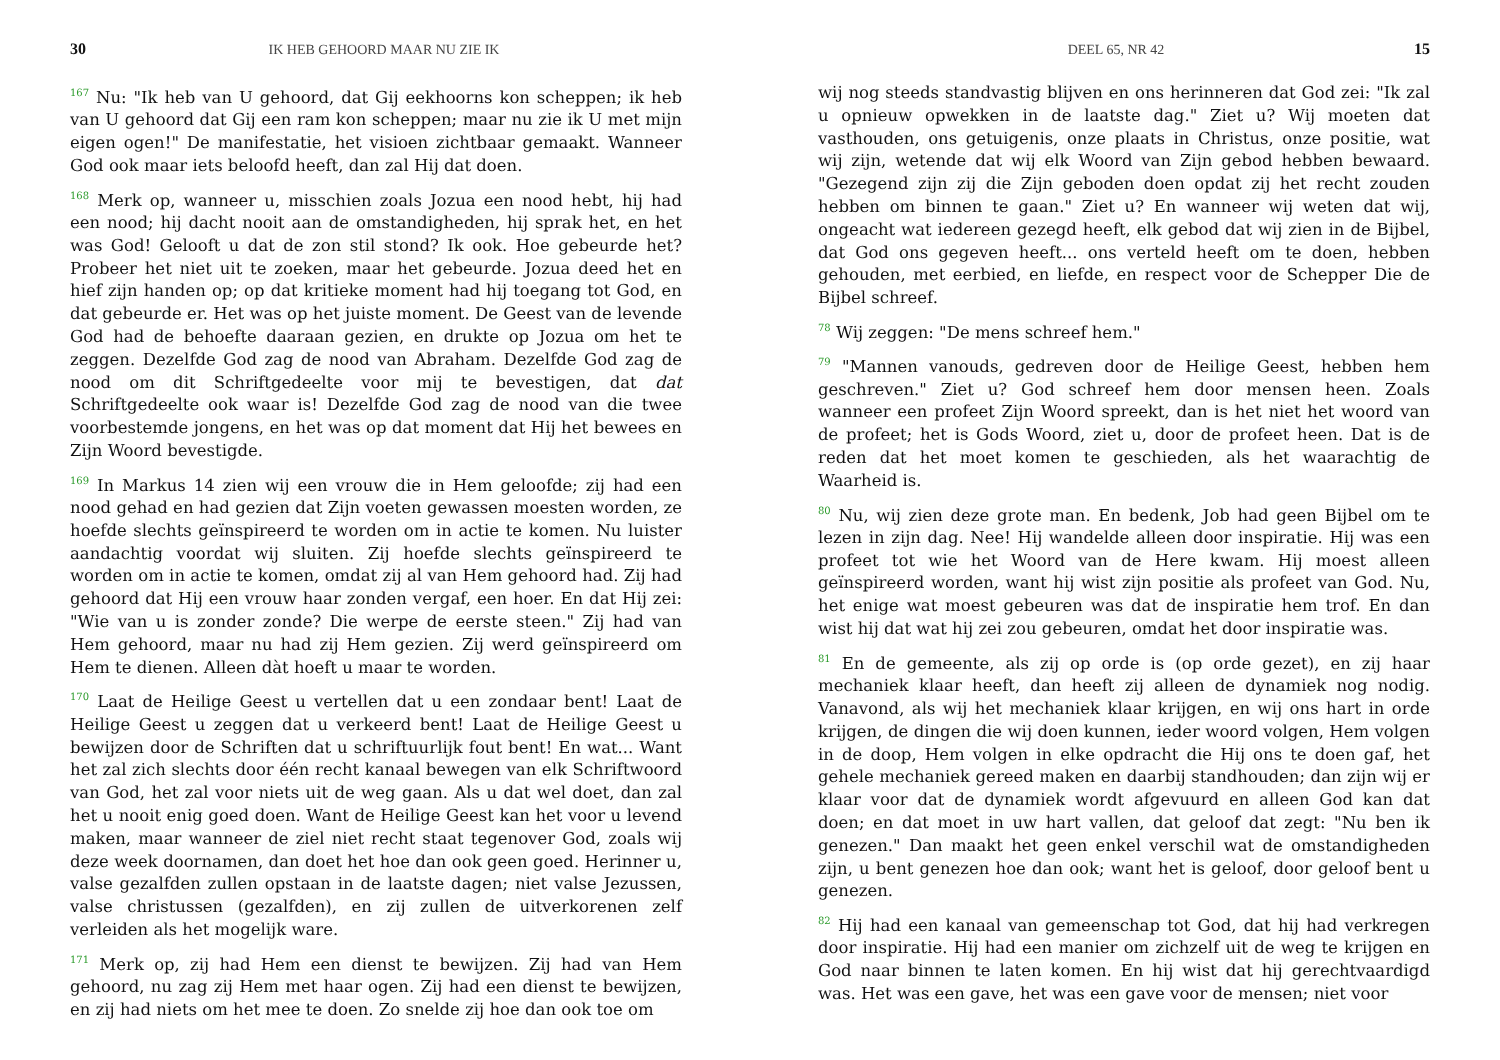30 IK HEB GEHOORD MAAR NU ZIE IK
<sup>167</sup> Nu: "Ik heb van U gehoord, dat Gij eekhoorns kon scheppen; ik heb van U gehoord dat Gij een ram kon scheppen; maar nu zie ik U met mijn eigen ogen!" De manifestatie, het visioen zichtbaar gemaakt. Wanneer God ook maar iets beloofd heeft, dan zal Hij dat doen.
<sup>168</sup> Merk op, wanneer u, misschien zoals Jozua een nood hebt, hij had een nood; hij dacht nooit aan de omstandigheden, hij sprak het, en het was God! Gelooft u dat de zon stil stond? Ik ook. Hoe gebeurde het? Probeer het niet uit te zoeken, maar het gebeurde. Jozua deed het en hief zijn handen op; op dat kritieke moment had hij toegang tot God, en dat gebeurde er. Het was op het juiste moment. De Geest van de levende God had de behoefte daaraan gezien, en drukte op Jozua om het te zeggen. Dezelfde God zag de nood van Abraham. Dezelfde God zag de nood om dit Schriftgedeelte voor mij te bevestigen, dat dat Schriftgedeelte ook waar is! Dezelfde God zag de nood van die twee voorbestemde jongens, en het was op dat moment dat Hij het bewees en Zijn Woord bevestigde.
<sup>169</sup> In Markus 14 zien wij een vrouw die in Hem geloofde; zij had een nood gehad en had gezien dat Zijn voeten gewassen moesten worden, ze hoefde slechts geïnspireerd te worden om in actie te komen. Nu luister aandachtig voordat wij sluiten. Zij hoefde slechts geïnspireerd te worden om in actie te komen, omdat zij al van Hem gehoord had. Zij had gehoord dat Hij een vrouw haar zonden vergaf, een hoer. En dat Hij zei: "Wie van u is zonder zonde? Die werpe de eerste steen." Zij had van Hem gehoord, maar nu had zij Hem gezien. Zij werd geïnspireerd om Hem te dienen. Alleen dàt hoeft u maar te worden.
<sup>170</sup> Laat de Heilige Geest u vertellen dat u een zondaar bent! Laat de Heilige Geest u zeggen dat u verkeerd bent! Laat de Heilige Geest u bewijzen door de Schriften dat u schriftuurlijk fout bent! En wat... Want het zal zich slechts door één recht kanaal bewegen van elk Schriftwoord van God, het zal voor niets uit de weg gaan. Als u dat wel doet, dan zal het u nooit enig goed doen. Want de Heilige Geest kan het voor u levend maken, maar wanneer de ziel niet recht staat tegenover God, zoals wij deze week doornamen, dan doet het hoe dan ook geen goed. Herinner u, valse gezalfden zullen opstaan in de laatste dagen; niet valse Jezussen, valse christussen (gezalfden), en zij zullen de uitverkorenen zelf verleiden als het mogelijk ware.
<sup>171</sup> Merk op, zij had Hem een dienst te bewijzen. Zij had van Hem gehoord, nu zag zij Hem met haar ogen. Zij had een dienst te bewijzen, en zij had niets om het mee te doen. Zo snelde zij hoe dan ook toe om
DEEL 65, NR 42 15
wij nog steeds standvastig blijven en ons herinneren dat God zei: "Ik zal u opnieuw opwekken in de laatste dag." Ziet u? Wij moeten dat vasthouden, ons getuigenis, onze plaats in Christus, onze positie, wat wij zijn, wetende dat wij elk Woord van Zijn gebod hebben bewaard. "Gezegend zijn zij die Zijn geboden doen opdat zij het recht zouden hebben om binnen te gaan." Ziet u? En wanneer wij weten dat wij, ongeacht wat iedereen gezegd heeft, elk gebod dat wij zien in de Bijbel, dat God ons gegeven heeft... ons verteld heeft om te doen, hebben gehouden, met eerbied, en liefde, en respect voor de Schepper Die de Bijbel schreef.
<sup>78</sup> Wij zeggen: "De mens schreef hem."
<sup>79</sup> "Mannen vanouds, gedreven door de Heilige Geest, hebben hem geschreven." Ziet u? God schreef hem door mensen heen. Zoals wanneer een profeet Zijn Woord spreekt, dan is het niet het woord van de profeet; het is Gods Woord, ziet u, door de profeet heen. Dat is de reden dat het moet komen te geschieden, als het waarachtig de Waarheid is.
<sup>80</sup> Nu, wij zien deze grote man. En bedenk, Job had geen Bijbel om te lezen in zijn dag. Nee! Hij wandelde alleen door inspiratie. Hij was een profeet tot wie het Woord van de Here kwam. Hij moest alleen geïnspireerd worden, want hij wist zijn positie als profeet van God. Nu, het enige wat moest gebeuren was dat de inspiratie hem trof. En dan wist hij dat wat hij zei zou gebeuren, omdat het door inspiratie was.
<sup>81</sup> En de gemeente, als zij op orde is (op orde gezet), en zij haar mechaniek klaar heeft, dan heeft zij alleen de dynamiek nog nodig. Vanavond, als wij het mechaniek klaar krijgen, en wij ons hart in orde krijgen, de dingen die wij doen kunnen, ieder woord volgen, Hem volgen in de doop, Hem volgen in elke opdracht die Hij ons te doen gaf, het gehele mechaniek gereed maken en daarbij standhouden; dan zijn wij er klaar voor dat de dynamiek wordt afgevuurd en alleen God kan dat doen; en dat moet in uw hart vallen, dat geloof dat zegt: "Nu ben ik genezen." Dan maakt het geen enkel verschil wat de omstandigheden zijn, u bent genezen hoe dan ook; want het is geloof, door geloof bent u genezen.
<sup>82</sup> Hij had een kanaal van gemeenschap tot God, dat hij had verkregen door inspiratie. Hij had een manier om zichzelf uit de weg te krijgen en God naar binnen te laten komen. En hij wist dat hij gerechtvaardigd was. Het was een gave, het was een gave voor de mensen; niet voor